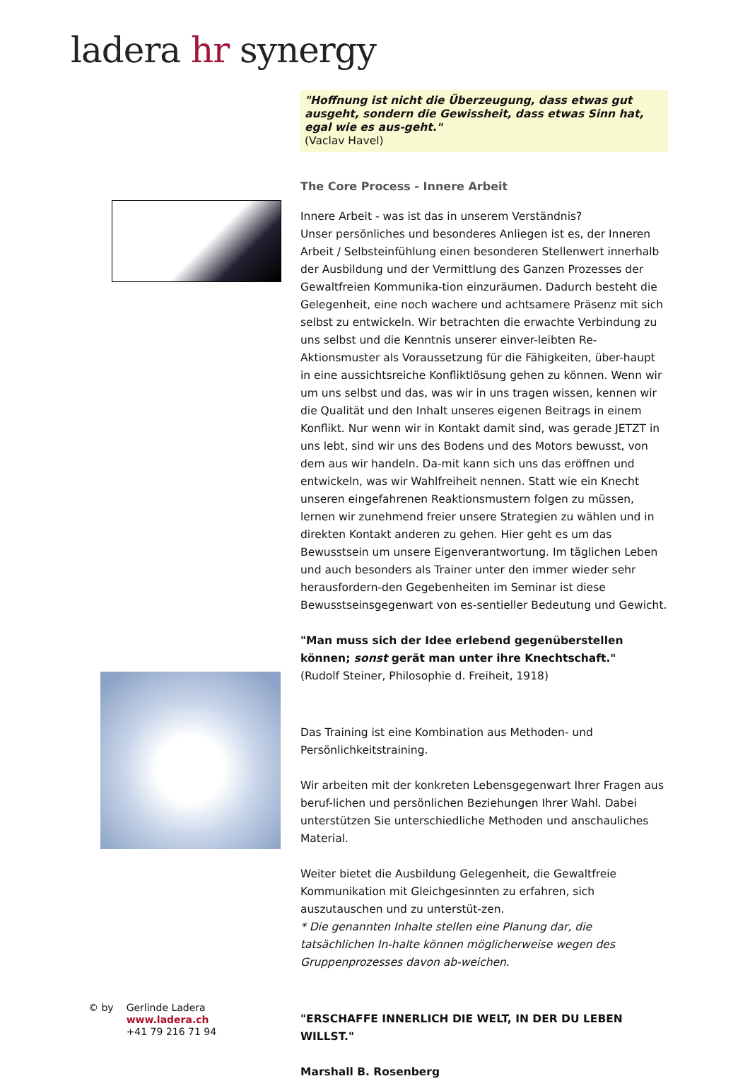ladera hr synergy
"Hoffnung ist nicht die Überzeugung, dass etwas gut ausgeht, sondern die Gewissheit, dass etwas Sinn hat, egal wie es aus-geht."
(Vaclav Havel)
The Core Process - Innere Arbeit
Innere Arbeit - was ist das in unserem Verständnis?
Unser persönliches und besonderes Anliegen ist es, der Inneren Arbeit / Selbsteinfühlung einen besonderen Stellenwert innerhalb der Ausbildung und der Vermittlung des Ganzen Prozesses der Gewaltfreien Kommunika-tion einzuräumen. Dadurch besteht die Gelegenheit, eine noch wachere und achtsamere Präsenz mit sich selbst zu entwickeln. Wir betrachten die erwachte Verbindung zu uns selbst und die Kenntnis unserer einver-leibten Re-Aktionsmuster als Voraussetzung für die Fähigkeiten, über-haupt in eine aussichtsreiche Konfliktlösung gehen zu können. Wenn wir um uns selbst und das, was wir in uns tragen wissen, kennen wir die Qualität und den Inhalt unseres eigenen Beitrags in einem Konflikt. Nur wenn wir in Kontakt damit sind, was gerade JETZT in uns lebt, sind wir uns des Bodens und des Motors bewusst, von dem aus wir handeln. Da-mit kann sich uns das eröffnen und entwickeln, was wir Wahlfreiheit nennen. Statt wie ein Knecht unseren eingefahrenen Reaktionsmustern folgen zu müssen, lernen wir zunehmend freier unsere Strategien zu wählen und in direkten Kontakt anderen zu gehen. Hier geht es um das Bewusstsein um unsere Eigenverantwortung. Im täglichen Leben und auch besonders als Trainer unter den immer wieder sehr herausfordern-den Gegebenheiten im Seminar ist diese Bewusstseinsgegenwart von es-sentieller Bedeutung und Gewicht.
"Man muss sich der Idee erlebend gegenüberstellen können; sonst gerät man unter ihre Knechtschaft."
(Rudolf Steiner, Philosophie d. Freiheit, 1918)
Das Training ist eine Kombination aus Methoden- und Persönlichkeitstraining.
Wir arbeiten mit der konkreten Lebensgegenwart Ihrer Fragen aus beruf-lichen und persönlichen Beziehungen Ihrer Wahl. Dabei unterstützen Sie unterschiedliche Methoden und anschauliches Material.
Weiter bietet die Ausbildung Gelegenheit, die Gewaltfreie Kommunikation mit Gleichgesinnten zu erfahren, sich auszutauschen und zu unterstüt-zen.
* Die genannten Inhalte stellen eine Planung dar, die tatsächlichen In-halte können möglicherweise wegen des Gruppenprozesses davon ab-weichen.
"ERSCHAFFE INNERLICH DIE WELT, IN DER DU LEBEN WILLST."
Marshall B. Rosenberg
© by Gerlinde Ladera
www.ladera.ch
+41 79 216 71 94